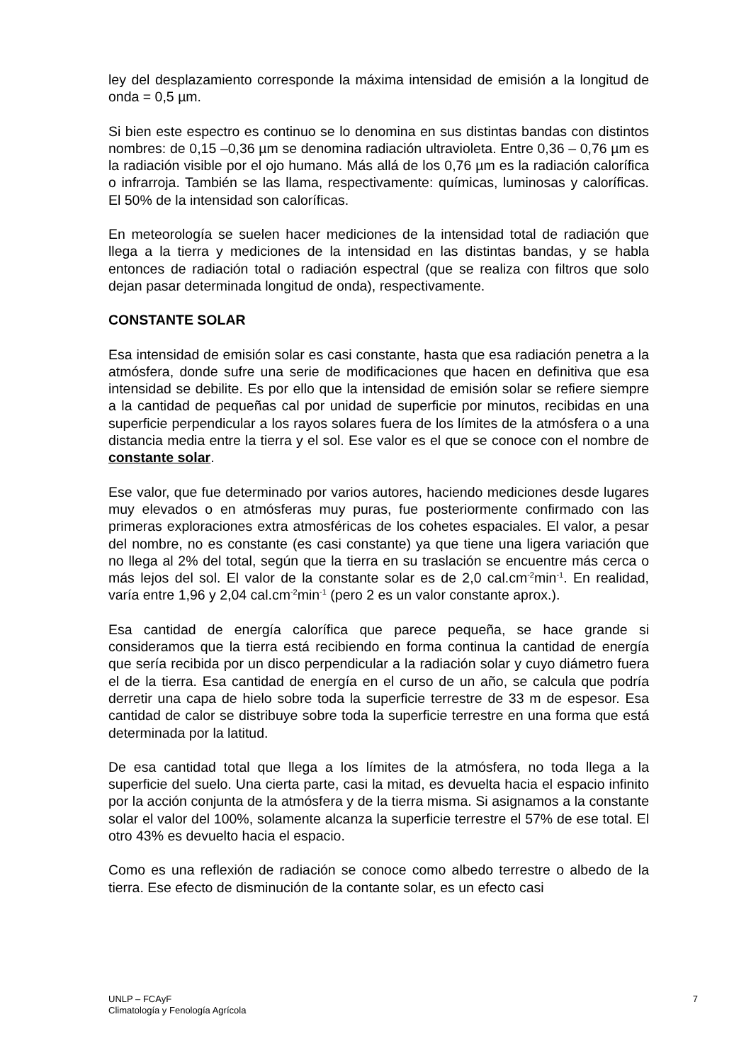ley del desplazamiento corresponde la máxima intensidad de emisión a la longitud de onda = 0,5 µm.
Si bien este espectro es continuo se lo denomina en sus distintas bandas con distintos nombres: de 0,15 –0,36 µm se denomina radiación ultravioleta. Entre 0,36 – 0,76 µm es la radiación visible por el ojo humano. Más allá de los 0,76 µm es la radiación calorífica o infrarroja. También se las llama, respectivamente: químicas, luminosas y caloríficas. El 50% de la intensidad son caloríficas.
En meteorología se suelen hacer mediciones de la intensidad total de radiación que llega a la tierra y mediciones de la intensidad en las distintas bandas, y se habla entonces de radiación total o radiación espectral (que se realiza con filtros que solo dejan pasar determinada longitud de onda), respectivamente.
CONSTANTE SOLAR
Esa intensidad de emisión solar es casi constante, hasta que esa radiación penetra a la atmósfera, donde sufre una serie de modificaciones que hacen en definitiva que esa intensidad se debilite. Es por ello que la intensidad de emisión solar se refiere siempre a la cantidad de pequeñas cal por unidad de superficie por minutos, recibidas en una superficie perpendicular a los rayos solares fuera de los límites de la atmósfera o a una distancia media entre la tierra y el sol. Ese valor es el que se conoce con el nombre de constante solar.
Ese valor, que fue determinado por varios autores, haciendo mediciones desde lugares muy elevados o en atmósferas muy puras, fue posteriormente confirmado con las primeras exploraciones extra atmosféricas de los cohetes espaciales. El valor, a pesar del nombre, no es constante (es casi constante) ya que tiene una ligera variación que no llega al 2% del total, según que la tierra en su traslación se encuentre más cerca o más lejos del sol. El valor de la constante solar es de 2,0 cal.cm<sup>-2</sup>min<sup>-1</sup>. En realidad, varía entre 1,96 y 2,04 cal.cm<sup>-2</sup>min<sup>-1</sup> (pero 2 es un valor constante aprox.).
Esa cantidad de energía calorífica que parece pequeña, se hace grande si consideramos que la tierra está recibiendo en forma continua la cantidad de energía que sería recibida por un disco perpendicular a la radiación solar y cuyo diámetro fuera el de la tierra. Esa cantidad de energía en el curso de un año, se calcula que podría derretir una capa de hielo sobre toda la superficie terrestre de 33 m de espesor. Esa cantidad de calor se distribuye sobre toda la superficie terrestre en una forma que está determinada por la latitud.
De esa cantidad total que llega a los límites de la atmósfera, no toda llega a la superficie del suelo. Una cierta parte, casi la mitad, es devuelta hacia el espacio infinito por la acción conjunta de la atmósfera y de la tierra misma. Si asignamos a la constante solar el valor del 100%, solamente alcanza la superficie terrestre el 57% de ese total. El otro 43% es devuelto hacia el espacio.
Como es una reflexión de radiación se conoce como albedo terrestre o albedo de la tierra. Ese efecto de disminución de la contante solar, es un efecto casi
UNLP – FCAyF
Climatología y Fenología Agrícola
7